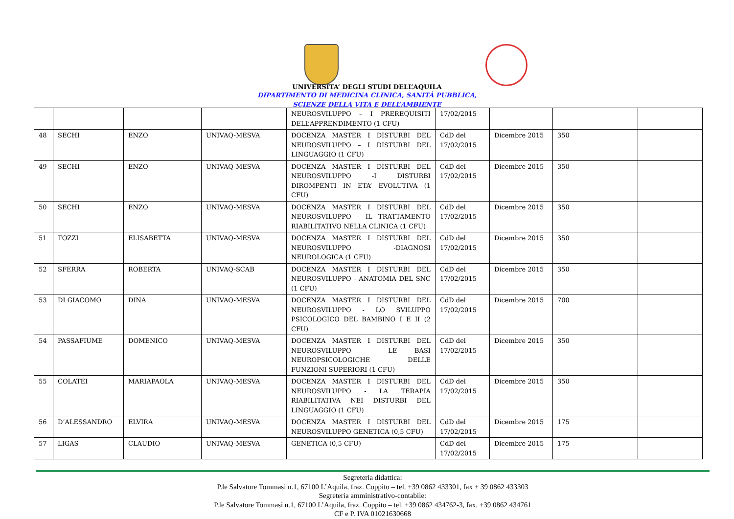UNIVERSITA’ DEGLI STUDI DELL’AQUILA
DIPARTIMENTO DI MEDICINA CLINICA, SANITÀ PUBBLICA,
SCIENZE DELLA VITA E DELL’AMBIENTE
| | | | | NEUROSVILUPPO – I PREREQUISITI DELL’APPRENDIMENTO (1 CFU) | 17/02/2015 | | | |
| 48 | SECHI | ENZO | UNIVAQ-MESVA | DOCENZA MASTER I DISTURBI DEL NEUROSVILUPPO – I DISTURBI DEL LINGUAGGIO (1 CFU) | CdD del 17/02/2015 | Dicembre 2015 | 350 | |
| 49 | SECHI | ENZO | UNIVAQ-MESVA | DOCENZA MASTER I DISTURBI DEL NEUROSVILUPPO -I DISTURBI DIROMPENTI IN ETA’ EVOLUTIVA (1 CFU) | CdD del 17/02/2015 | Dicembre 2015 | 350 | |
| 50 | SECHI | ENZO | UNIVAQ-MESVA | DOCENZA MASTER I DISTURBI DEL NEUROSVILUPPO - IL TRATTAMENTO RIABILITATIVO NELLA CLINICA (1 CFU) | CdD del 17/02/2015 | Dicembre 2015 | 350 | |
| 51 | TOZZI | ELISABETTA | UNIVAQ-MESVA | DOCENZA MASTER I DISTURBI DEL NEUROSVILUPPO -DIAGNOSI NEUROLOGICA (1 CFU) | CdD del 17/02/2015 | Dicembre 2015 | 350 | |
| 52 | SFERRA | ROBERTA | UNIVAQ-SCAB | DOCENZA MASTER I DISTURBI DEL NEUROSVILUPPO - ANATOMIA DEL SNC (1 CFU) | CdD del 17/02/2015 | Dicembre 2015 | 350 | |
| 53 | DI GIACOMO | DINA | UNIVAQ-MESVA | DOCENZA MASTER I DISTURBI DEL NEUROSVILUPPO - LO SVILUPPO PSICOLOGICO DEL BAMBINO I E II (2 CFU) | CdD del 17/02/2015 | Dicembre 2015 | 700 | |
| 54 | PASSAFIUME | DOMENICO | UNIVAQ-MESVA | DOCENZA MASTER I DISTURBI DEL NEUROSVILUPPO - LE BASI NEUROPSICOLOGICHE DELLE FUNZIONI SUPERIORI (1 CFU) | CdD del 17/02/2015 | Dicembre 2015 | 350 | |
| 55 | COLATEI | MARIAPAOLA | UNIVAQ-MESVA | DOCENZA MASTER I DISTURBI DEL NEUROSVILUPPO - LA TERAPIA RIABILITATIVA NEI DISTURBI DEL LINGUAGGIO (1 CFU) | CdD del 17/02/2015 | Dicembre 2015 | 350 | |
| 56 | D’ALESSANDRO | ELVIRA | UNIVAQ-MESVA | DOCENZA MASTER I DISTURBI DEL NEUROSVILUPPO GENETICA (0,5 CFU) | CdD del 17/02/2015 | Dicembre 2015 | 175 | |
| 57 | LIGAS | CLAUDIO | UNIVAQ-MESVA | GENETICA (0,5 CFU) | CdD del 17/02/2015 | Dicembre 2015 | 175 | |
Segreteria didattica:
P.le Salvatore Tommasi n.1, 67100 L’Aquila, fraz. Coppito – tel. +39 0862 433301, fax + 39 0862 433303
Segreteria amministrativo-contabile:
P.le Salvatore Tommasi n.1, 67100 L’Aquila, fraz. Coppito – tel. +39 0862 434762-3, fax. +39 0862 434761
CF e P. IVA 01021630668